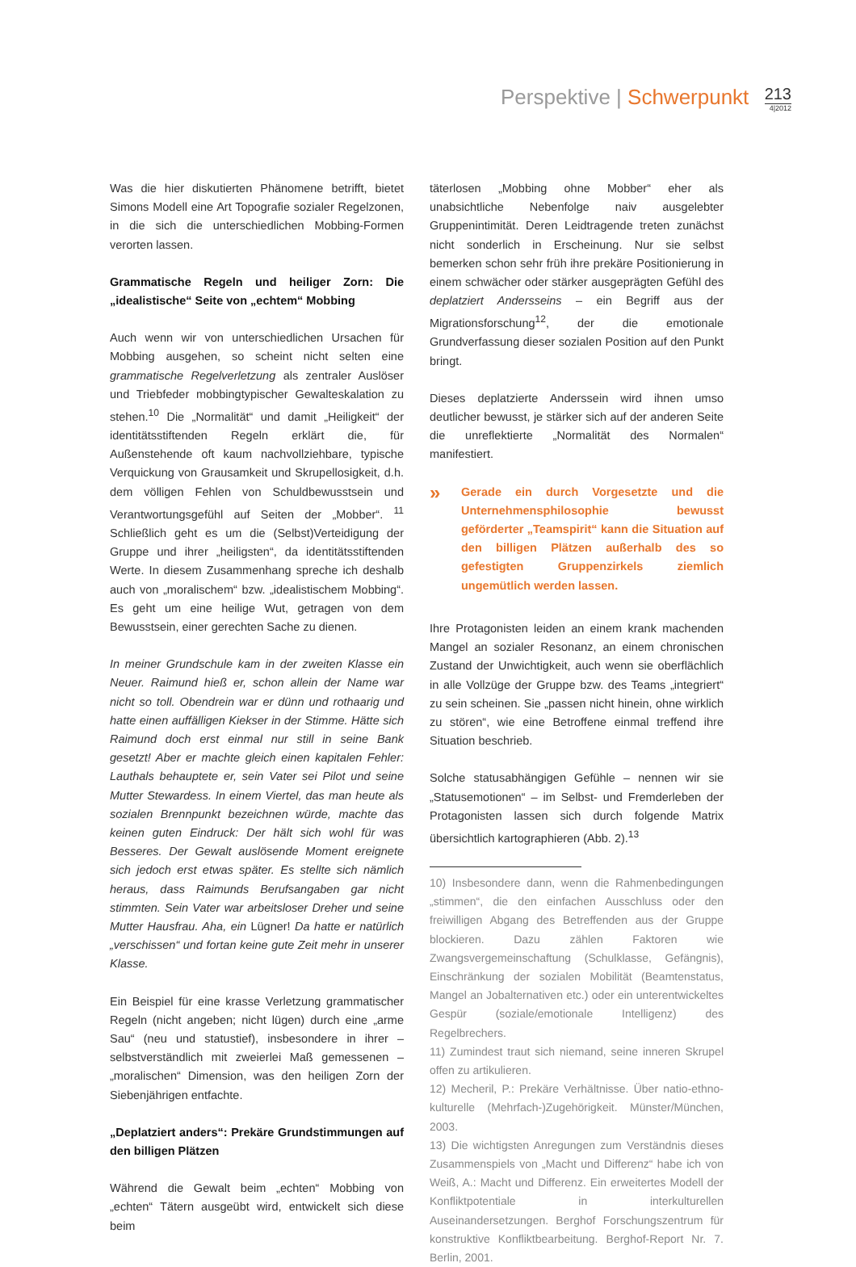Perspektive | Schwerpunkt
213
4|2012
Was die hier diskutierten Phänomene betrifft, bietet Simons Modell eine Art Topografie sozialer Regelzonen, in die sich die unterschiedlichen Mobbing-Formen verorten lassen.
Grammatische Regeln und heiliger Zorn: Die „idealistische“ Seite von „echtem“ Mobbing
Auch wenn wir von unterschiedlichen Ursachen für Mobbing ausgehen, so scheint nicht selten eine grammatische Regelverletzung als zentraler Auslöser und Triebfeder mobbingtypischer Gewalteskalation zu stehen.<sup>10</sup> Die „Normalität“ und damit „Heiligkeit“ der identitätsstiftenden Regeln erklärt die, für Außenstehende oft kaum nachvollziehbare, typische Verquickung von Grausamkeit und Skrupellosigkeit, d.h. dem völligen Fehlen von Schuldbewusstsein und Verantwortungsgefühl auf Seiten der „Mobber“. <sup>11</sup> Schließlich geht es um die (Selbst)Verteidigung der Gruppe und ihrer „heiligsten“, da identitätsstiftenden Werte. In diesem Zusammenhang spreche ich deshalb auch von „moralischem“ bzw. „idealistischem Mobbing“. Es geht um eine heilige Wut, getragen von dem Bewusstsein, einer gerechten Sache zu dienen.
In meiner Grundschule kam in der zweiten Klasse ein Neuer. Raimund hieß er, schon allein der Name war nicht so toll. Obendrein war er dünn und rothaarig und hatte einen auffälligen Kiekser in der Stimme. Hätte sich Raimund doch erst einmal nur still in seine Bank gesetzt! Aber er machte gleich einen kapitalen Fehler: Lauthals behauptete er, sein Vater sei Pilot und seine Mutter Stewardess. In einem Viertel, das man heute als sozialen Brennpunkt bezeichnen würde, machte das keinen guten Eindruck: Der hält sich wohl für was Besseres. Der Gewalt auslösende Moment ereignete sich jedoch erst etwas später. Es stellte sich nämlich heraus, dass Raimunds Berufsangaben gar nicht stimmten. Sein Vater war arbeitsloser Dreher und seine Mutter Hausfrau. Aha, ein Lügner! Da hatte er natürlich „verschissen“ und fortan keine gute Zeit mehr in unserer Klasse.
Ein Beispiel für eine krasse Verletzung grammatischer Regeln (nicht angeben; nicht lügen) durch eine „arme Sau“ (neu und statustief), insbesondere in ihrer – selbstverständlich mit zweierlei Maß gemessenen – „moralischen“ Dimension, was den heiligen Zorn der Siebenjährigen entfachte.
„Deplatziert anders“: Prekäre Grundstimmungen auf den billigen Plätzen
Während die Gewalt beim „echten“ Mobbing von „echten“ Tätern ausgeübt wird, entwickelt sich diese beim
täterlosen „Mobbing ohne Mobber“ eher als unabsichtliche Nebenfolge naiv ausgelebter Gruppenintimität. Deren Leidtragende treten zunächst nicht sonderlich in Erscheinung. Nur sie selbst bemerken schon sehr früh ihre prekäre Positionierung in einem schwächer oder stärker ausgeprägten Gefühl des deplatziert Andersseins – ein Begriff aus der Migrationsforschung<sup>12</sup>, der die emotionale Grundverfassung dieser sozialen Position auf den Punkt bringt.
Dieses deplatzierte Anderssein wird ihnen umso deutlicher bewusst, je stärker sich auf der anderen Seite die unreflektierte „Normalität des Normalen“ manifestiert.
» Gerade ein durch Vorgesetzte und die Unternehmensphilosophie bewusst geförderter „Teamspirit“ kann die Situation auf den billigen Plätzen außerhalb des so gefestigten Gruppenzirkels ziemlich ungemütlich werden lassen.
Ihre Protagonisten leiden an einem krank machenden Mangel an sozialer Resonanz, an einem chronischen Zustand der Unwichtigkeit, auch wenn sie oberflächlich in alle Vollzüge der Gruppe bzw. des Teams „integriert“ zu sein scheinen. Sie „passen nicht hinein, ohne wirklich zu stören“, wie eine Betroffene einmal treffend ihre Situation beschrieb.
Solche statusabhängigen Gefühle – nennen wir sie „Statusemotionen“ – im Selbst- und Fremderleben der Protagonisten lassen sich durch folgende Matrix übersichtlich kartographieren (Abb. 2).<sup>13</sup>
10) Insbesondere dann, wenn die Rahmenbedingungen „stimmen“, die den einfachen Ausschluss oder den freiwilligen Abgang des Betreffenden aus der Gruppe blockieren. Dazu zählen Faktoren wie Zwangsvergemeinschaftung (Schulklasse, Gefängnis), Einschränkung der sozialen Mobilität (Beamtenstatus, Mangel an Jobalternativen etc.) oder ein unterentwickeltes Gespür (soziale/emotionale Intelligenz) des Regelbrechers.
11) Zumindest traut sich niemand, seine inneren Skrupel offen zu artikulieren.
12) Mecheril, P.: Prekäre Verhältnisse. Über natio-ethno-kulturelle (Mehrfach-)Zugehörigkeit. Münster/München, 2003.
13) Die wichtigsten Anregungen zum Verständnis dieses Zusammenspiels von „Macht und Differenz“ habe ich von Weiß, A.: Macht und Differenz. Ein erweitertes Modell der Konfliktpotentiale in interkulturellen Auseinandersetzungen. Berghof Forschungszentrum für konstruktive Konfliktbearbeitung. Berghof-Report Nr. 7. Berlin, 2001.